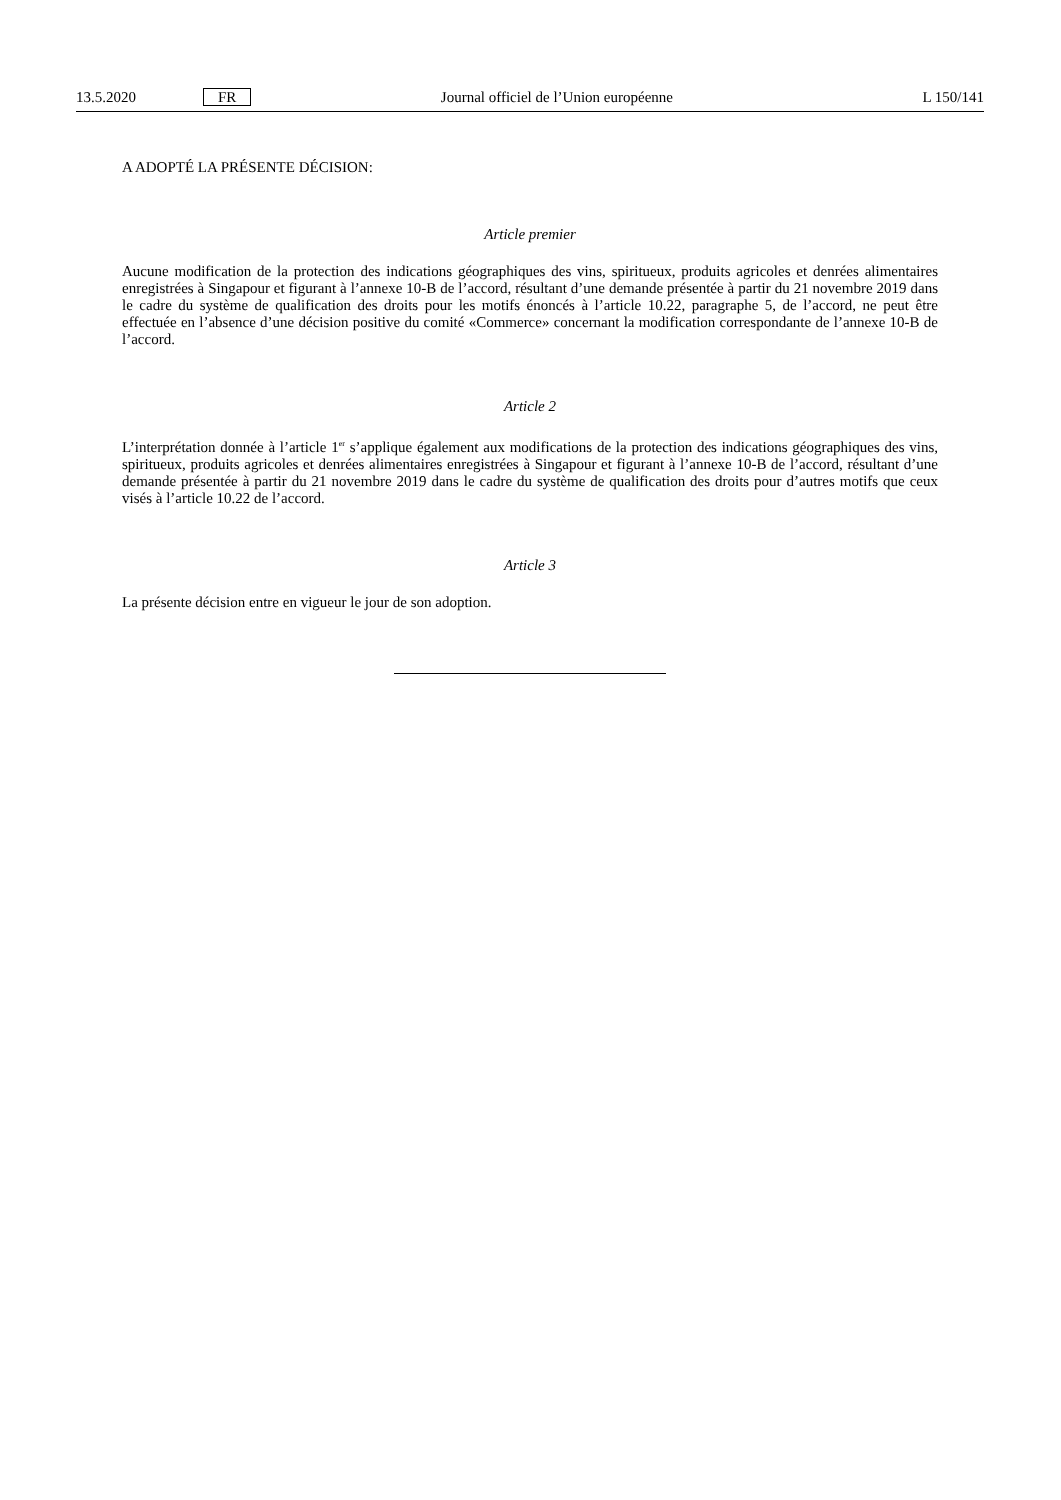13.5.2020 FR Journal officiel de l’Union européenne L 150/141
A ADOPTÉ LA PRÉSENTE DÉCISION:
Article premier
Aucune modification de la protection des indications géographiques des vins, spiritueux, produits agricoles et denrées alimentaires enregistrées à Singapour et figurant à l’annexe 10-B de l’accord, résultant d’une demande présentée à partir du 21 novembre 2019 dans le cadre du système de qualification des droits pour les motifs énoncés à l’article 10.22, paragraphe 5, de l’accord, ne peut être effectuée en l’absence d’une décision positive du comité «Commerce» concernant la modification correspondante de l’annexe 10-B de l’accord.
Article 2
L’interprétation donnée à l’article 1<sup>er</sup> s’applique également aux modifications de la protection des indications géographiques des vins, spiritueux, produits agricoles et denrées alimentaires enregistrées à Singapour et figurant à l’annexe 10-B de l’accord, résultant d’une demande présentée à partir du 21 novembre 2019 dans le cadre du système de qualification des droits pour d’autres motifs que ceux visés à l’article 10.22 de l’accord.
Article 3
La présente décision entre en vigueur le jour de son adoption.